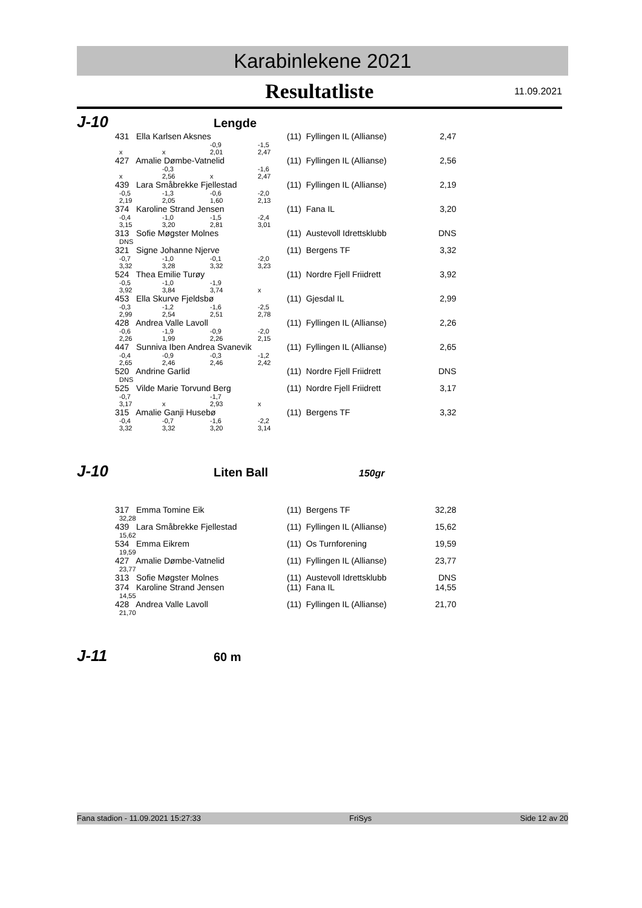Karabinlekene 2021
Resultatliste
11.09.2021
J-10
Lengde
| 431 Ella Karlsen Aksnes | | | | (11) Fyllingen IL (Allianse) | 2,47 |
| | | -0,9 | -1,5 | | |
| x | x | 2,01 | 2,47 | | |
| 427 Amalie Dømbe-Vatnelid | | | | (11) Fyllingen IL (Allianse) | 2,56 |
| | -0,3 | | -1,6 | | |
| x | 2,56 | x | 2,47 | | |
| 439 Lara Småbrekke Fjellestad | | | | (11) Fyllingen IL (Allianse) | 2,19 |
| -0,5 | -1,3 | -0,6 | -2,0 | | |
| 2,19 | 2,05 | 1,60 | 2,13 | | |
| 374 Karoline Strand Jensen | | | | (11) Fana IL | 3,20 |
| -0,4 | -1,0 | -1,5 | -2,4 | | |
| 3,15 | 3,20 | 2,81 | 3,01 | | |
| 313 Sofie Møgster Molnes | | | | (11) Austevoll Idrettsklubb | DNS |
| DNS | | | | | |
| 321 Signe Johanne Njerve | | | | (11) Bergens TF | 3,32 |
| -0,7 | -1,0 | -0,1 | -2,0 | | |
| 3,32 | 3,28 | 3,32 | 3,23 | | |
| 524 Thea Emilie Turøy | | | | (11) Nordre Fjell Friidrett | 3,92 |
| -0,5 | -1,0 | -1,9 | | | |
| 3,92 | 3,84 | 3,74 | x | | |
| 453 Ella Skurve Fjeldsbø | | | | (11) Gjesdal IL | 2,99 |
| -0,3 | -1,2 | -1,6 | -2,5 | | |
| 2,99 | 2,54 | 2,51 | 2,78 | | |
| 428 Andrea Valle Lavoll | | | | (11) Fyllingen IL (Allianse) | 2,26 |
| -0,6 | -1,9 | -0,9 | -2,0 | | |
| 2,26 | 1,99 | 2,26 | 2,15 | | |
| 447 Sunniva Iben Andrea Svanevik | | | | (11) Fyllingen IL (Allianse) | 2,65 |
| -0,4 | -0,9 | -0,3 | -1,2 | | |
| 2,65 | 2,46 | 2,46 | 2,42 | | |
| 520 Andrine Garlid | | | | (11) Nordre Fjell Friidrett | DNS |
| DNS | | | | | |
| 525 Vilde Marie Torvund Berg | | | | (11) Nordre Fjell Friidrett | 3,17 |
| -0,7 | | -1,7 | | | |
| 3,17 | x | 2,93 | x | | |
| 315 Amalie Ganji Husebø | | | | (11) Bergens TF | 3,32 |
| -0,4 | -0,7 | -1,6 | -2,2 | | |
| 3,32 | 3,32 | 3,20 | 3,14 | | |
J-10
Liten Ball
150gr
| 317 Emma Tomine Eik | (11) Bergens TF | 32,28 |
| 32,28 | | |
| 439 Lara Småbrekke Fjellestad | (11) Fyllingen IL (Allianse) | 15,62 |
| 15,62 | | |
| 534 Emma Eikrem | (11) Os Turnforening | 19,59 |
| 19,59 | | |
| 427 Amalie Dømbe-Vatnelid | (11) Fyllingen IL (Allianse) | 23,77 |
| 23,77 | | |
| 313 Sofie Møgster Molnes | (11) Austevoll Idrettsklubb | DNS |
| 374 Karoline Strand Jensen | (11) Fana IL | 14,55 |
| 14,55 | | |
| 428 Andrea Valle Lavoll | (11) Fyllingen IL (Allianse) | 21,70 |
| 21,70 | | |
J-11
60 m
Fana stadion - 11.09.2021 15:27:33 FriSys Side 12 av 20